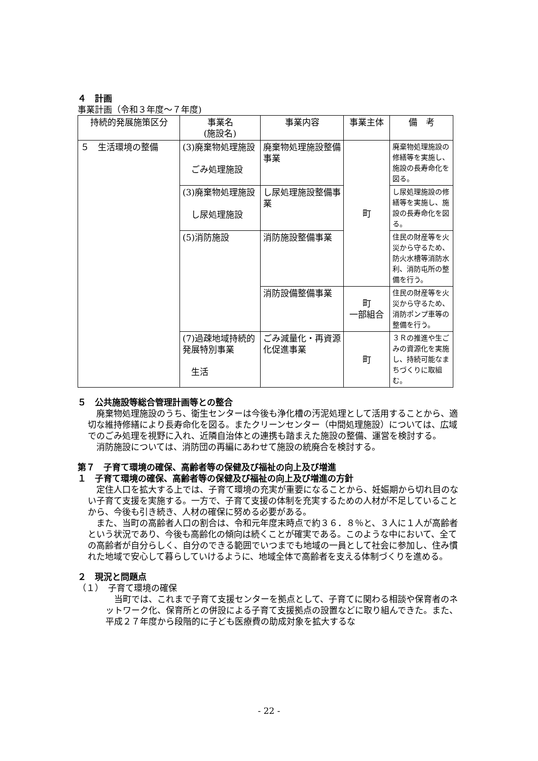４　計画
事業計画（令和３年度～７年度)
| 持続的発展施策区分 | 事業名 (施設名) | 事業内容 | 事業主体 | 備 考 |
| --- | --- | --- | --- | --- |
| ５ 生活環境の整備 | (3)廃棄物処理施設 ごみ処理施設 | 廃棄物処理施設整備事業 | 町 | 廃棄物処理施設の修繕等を実施し、施設の長寿命化を図る。 |
| | (3)廃棄物処理施設 し尿処理施設 | し尿処理施設整備事業 | | し尿処理施設の修繕等を実施し、施設の長寿命化を図る。 |
| | (5)消防施設 | 消防施設整備事業 | | 住民の財産等を火災から守るため、防火水槽等消防水利、消防屯所の整備を行う。 |
| | | 消防設備整備事業 | 町 一部組合 | 住民の財産等を火災から守るため、消防ポンプ車等の整備を行う。 |
| | (7)過疎地域持続的発展特別事業 生活 | ごみ減量化・再資源化促進事業 | 町 | ３Ｒの推進や生ごみの資源化を実施し、持続可能なまちづくりに取組む。 |
５　公共施設等総合管理計画等との整合
廃棄物処理施設のうち、衛生センターは今後も浄化槽の汚泥処理として活用することから、適切な維持修繕により長寿命化を図る。またクリーンセンター（中間処理施設）については、広域でのごみ処理を視野に入れ、近隣自治体との連携も踏まえた施設の整備、運営を検討する。
消防施設については、消防団の再編にあわせて施設の統廃合を検討する。
第７　子育て環境の確保、高齢者等の保健及び福祉の向上及び増進
１　子育て環境の確保、高齢者等の保健及び福祉の向上及び増進の方針
定住人口を拡大する上では、子育て環境の充実が重要になることから、妊娠期から切れ目のない子育て支援を実施する。一方で、子育て支援の体制を充実するための人材が不足していることから、今後も引き続き、人材の確保に努める必要がある。
また、当町の高齢者人口の割合は、令和元年度末時点で約３６．８％と、３人に１人が高齢者という状況であり、今後も高齢化の傾向は続くことが確実である。このような中において、全ての高齢者が自分らしく、自分のできる範囲でいつまでも地域の一員として社会に参加し、住み慣れた地域で安心して暮らしていけるように、地域全体で高齢者を支える体制づくりを進める。
２　現況と問題点
（１）　子育て環境の確保
当町では、これまで子育て支援センターを拠点として、子育てに関わる相談や保育者のネットワーク化、保育所との併設による子育て支援拠点の設置などに取り組んできた。また、平成２７年度から段階的に子ども医療費の助成対象を拡大するな
- 22 -